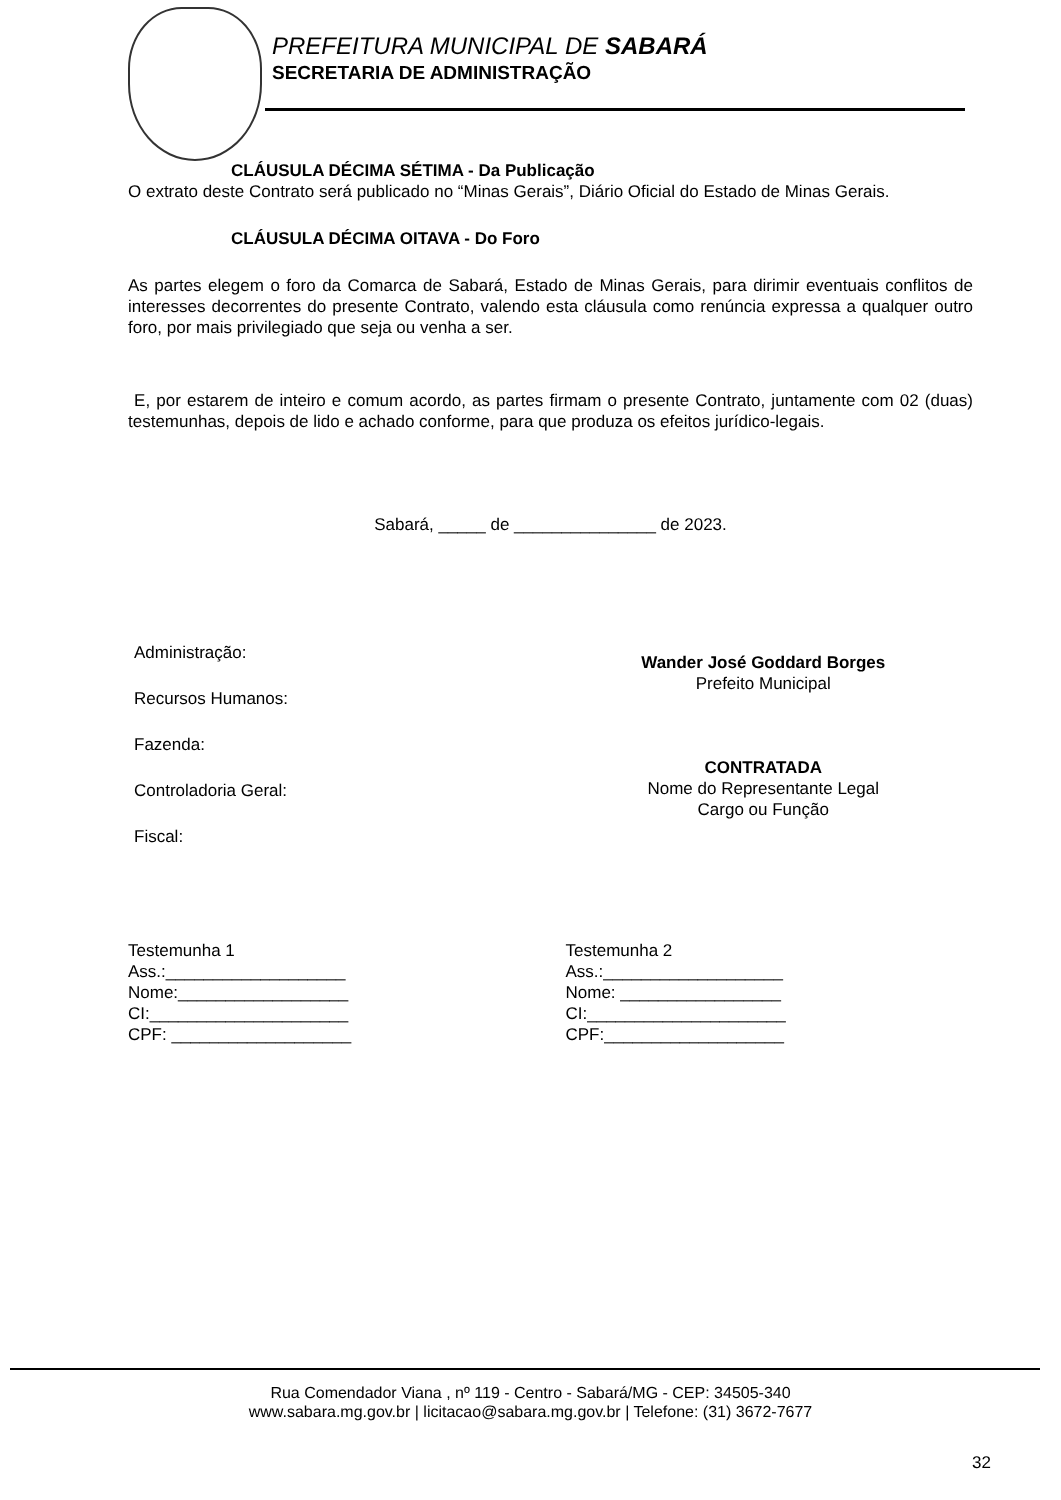PREFEITURA MUNICIPAL DE SABARÁ
SECRETARIA DE ADMINISTRAÇÃO
CLÁUSULA DÉCIMA SÉTIMA - Da Publicação
O extrato deste Contrato será publicado no “Minas Gerais”, Diário Oficial do Estado de Minas Gerais.
CLÁUSULA DÉCIMA OITAVA - Do Foro
As partes elegem o foro da Comarca de Sabará, Estado de Minas Gerais, para dirimir eventuais conflitos de interesses decorrentes do presente Contrato, valendo esta cláusula como renúncia expressa a qualquer outro foro, por mais privilegiado que seja ou venha a ser.
E, por estarem de inteiro e comum acordo, as partes firmam o presente Contrato, juntamente com 02 (duas) testemunhas, depois de lido e achado conforme, para que produza os efeitos jurídico-legais.
Sabará, _____ de _______________ de 2023.
Administração:
Recursos Humanos:
Fazenda:
Controladoria Geral:
Fiscal:
Wander José Goddard Borges
Prefeito Municipal
CONTRATADA
Nome do Representante Legal
Cargo ou Função
Testemunha 1
Ass.:___________________
Nome:__________________
CI:_____________________
CPF: ___________________
Testemunha 2
Ass.:___________________
Nome: _________________
CI:_____________________
CPF:___________________
Rua Comendador Viana , nº 119 - Centro - Sabará/MG - CEP: 34505-340
www.sabara.mg.gov.br | licitacao@sabara.mg.gov.br | Telefone: (31) 3672-7677
32